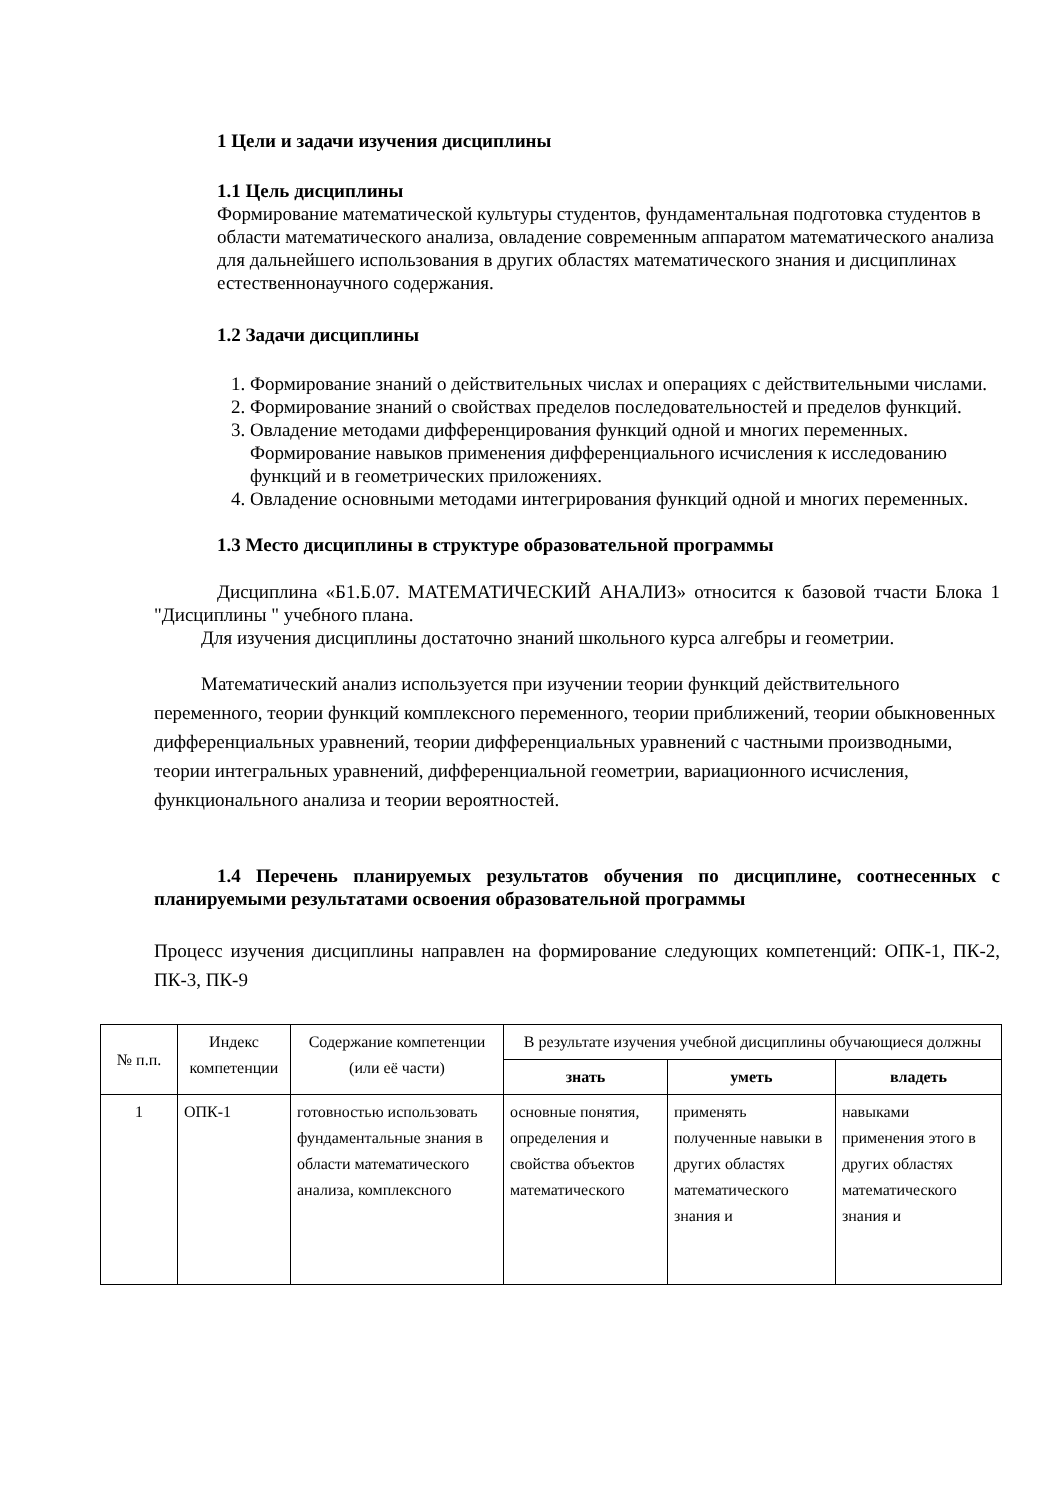1 Цели и задачи изучения дисциплины
1.1 Цель дисциплины
Формирование математической культуры студентов, фундаментальная подготовка студентов в области математического анализа, овладение современным аппаратом математического анализа для дальнейшего использования в других областях математического знания и дисциплинах естественнонаучного содержания.
1.2 Задачи дисциплины
1. Формирование знаний о действительных числах и операциях с действительными числами.
2. Формирование знаний о свойствах пределов последовательностей и пределов функций.
3. Овладение методами дифференцирования функций одной и многих переменных. Формирование навыков применения дифференциального исчисления к исследованию функций и в геометрических приложениях.
4. Овладение основными методами интегрирования функций одной и многих переменных.
1.3 Место дисциплины в структуре образовательной программы
Дисциплина «Б1.Б.07. МАТЕМАТИЧЕСКИЙ АНАЛИЗ» относится к базовой тчасти Блока 1 "Дисциплины " учебного плана.
Для изучения дисциплины достаточно знаний школьного курса алгебры и геометрии.
Математический анализ используется при изучении теории функций действительного переменного, теории функций комплексного переменного, теории приближений, теории обыкновенных дифференциальных уравнений, теории дифференциальных уравнений с частными производными, теории интегральных уравнений, дифференциальной геометрии, вариационного исчисления, функционального анализа и теории вероятностей.
1.4 Перечень планируемых результатов обучения по дисциплине, соотнесенных с планируемыми результатами освоения образовательной программы
Процесс изучения дисциплины направлен на формирование следующих компетенций: ОПК-1, ПК-2, ПК-3, ПК-9
| № п.п. | Индекс компетенции | Содержание компетенции (или её части) | В результате изучения учебной дисциплины обучающиеся должны | | |
| --- | --- | --- | --- | --- | --- |
| | | | знать | уметь | владеть |
| 1 | ОПК-1 | готовностью использовать фундаментальные знания в области математического анализа, комплексного | основные понятия, определения и свойства объектов математического | применять полученные навыки в других областях математического знания и | навыками применения этого в других областях математического знания и |